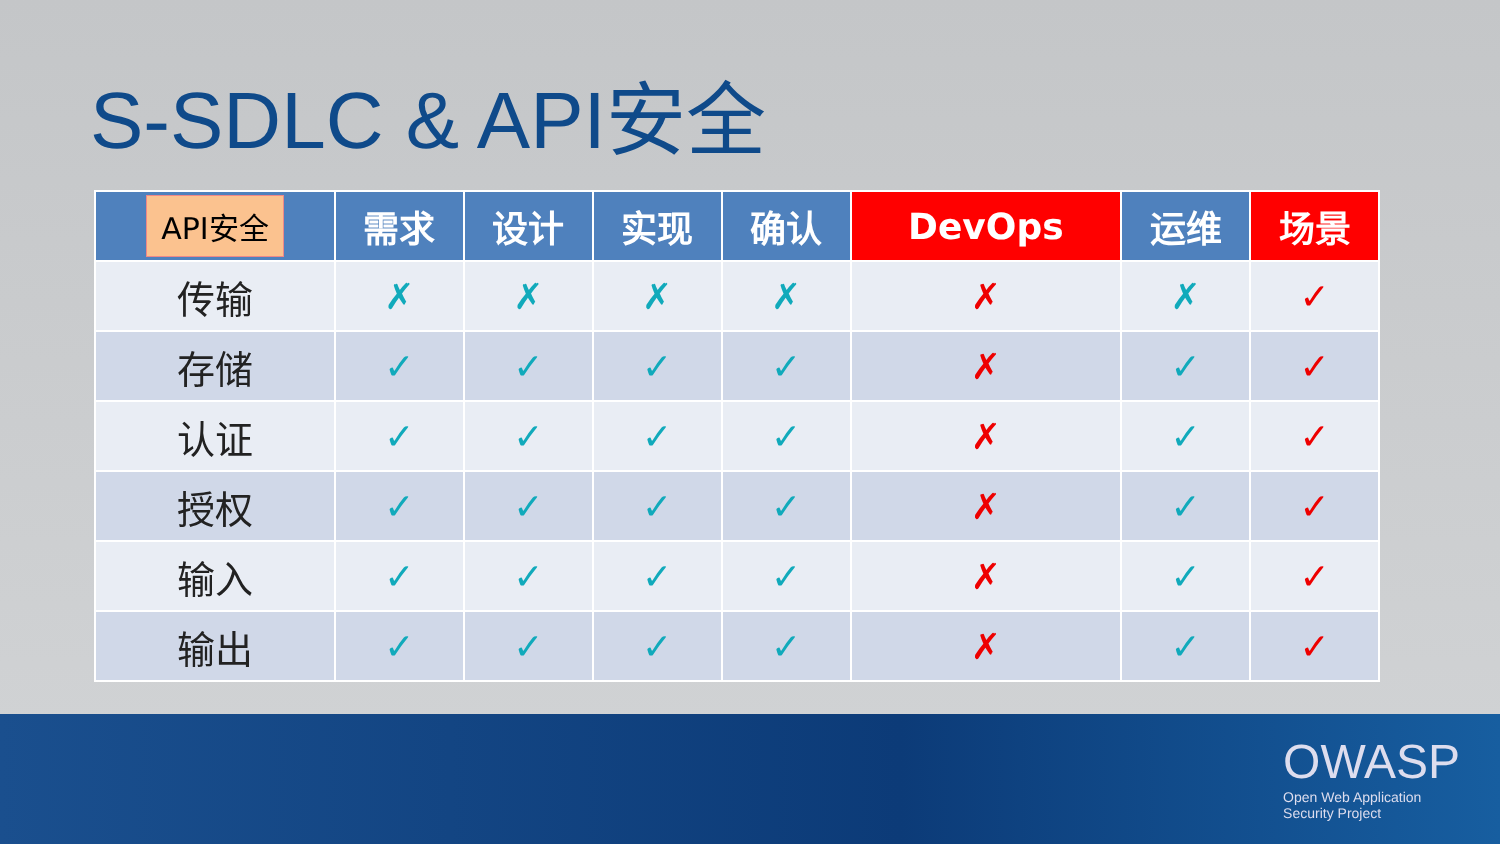S-SDLC & API安全
| API安全 | 需求 | 设计 | 实现 | 确认 | DevOps | 运维 | 场景 |
| --- | --- | --- | --- | --- | --- | --- | --- |
| 传输 | ✗ | ✗ | ✗ | ✗ | ✗ | ✗ | ✓ |
| 存储 | ✓ | ✓ | ✓ | ✓ | ✗ | ✓ | ✓ |
| 认证 | ✓ | ✓ | ✓ | ✓ | ✗ | ✓ | ✓ |
| 授权 | ✓ | ✓ | ✓ | ✓ | ✗ | ✓ | ✓ |
| 输入 | ✓ | ✓ | ✓ | ✓ | ✗ | ✓ | ✓ |
| 输出 | ✓ | ✓ | ✓ | ✓ | ✗ | ✓ | ✓ |
OWASP
Open Web Application
Security Project